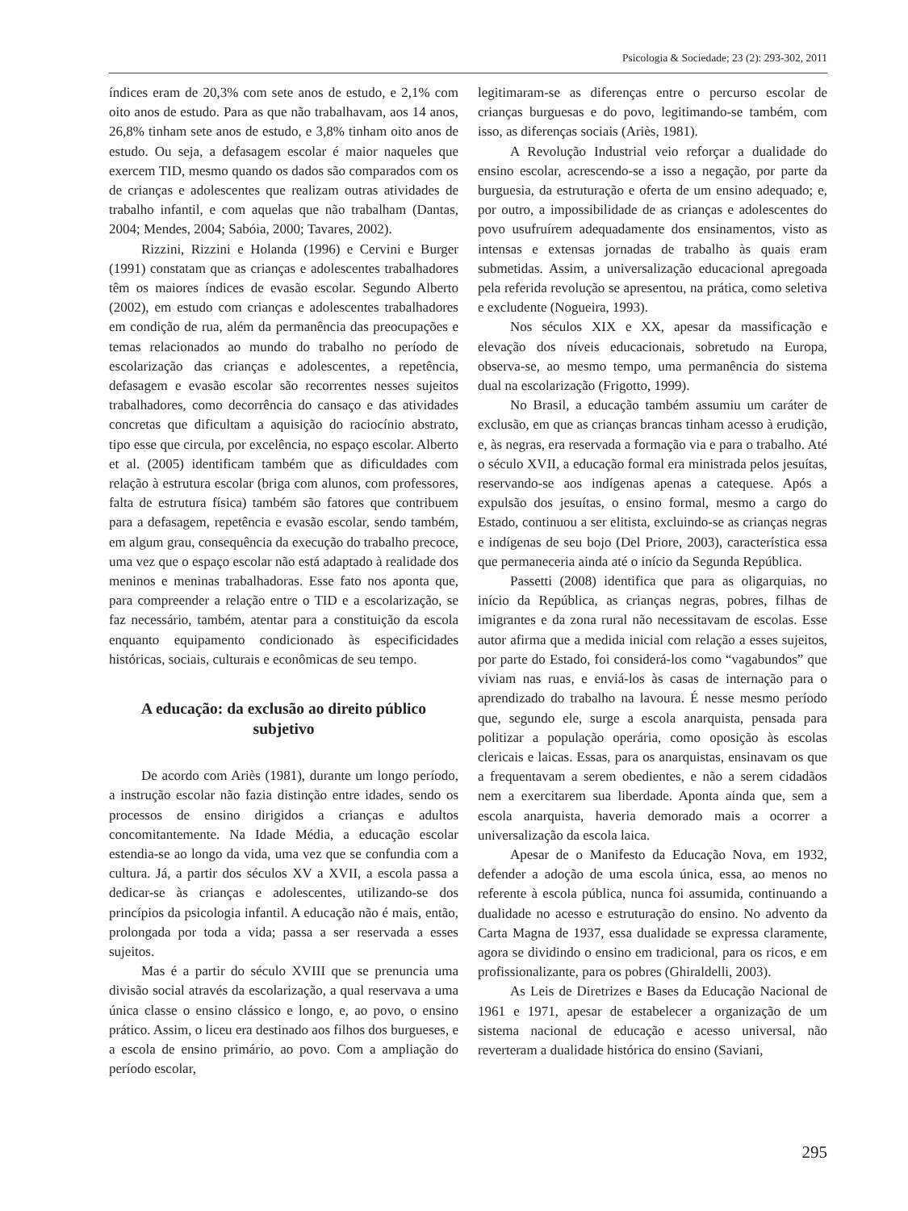Psicologia & Sociedade; 23 (2): 293-302, 2011
índices eram de 20,3% com sete anos de estudo, e 2,1% com oito anos de estudo. Para as que não trabalhavam, aos 14 anos, 26,8% tinham sete anos de estudo, e 3,8% tinham oito anos de estudo. Ou seja, a defasagem escolar é maior naqueles que exercem TID, mesmo quando os dados são comparados com os de crianças e adolescentes que realizam outras atividades de trabalho infantil, e com aquelas que não trabalham (Dantas, 2004; Mendes, 2004; Sabóia, 2000; Tavares, 2002).
Rizzini, Rizzini e Holanda (1996) e Cervini e Burger (1991) constatam que as crianças e adolescentes trabalhadores têm os maiores índices de evasão escolar. Segundo Alberto (2002), em estudo com crianças e adolescentes trabalhadores em condição de rua, além da permanência das preocupações e temas relacionados ao mundo do trabalho no período de escolarização das crianças e adolescentes, a repetência, defasagem e evasão escolar são recorrentes nesses sujeitos trabalhadores, como decorrência do cansaço e das atividades concretas que dificultam a aquisição do raciocínio abstrato, tipo esse que circula, por excelência, no espaço escolar. Alberto et al. (2005) identificam também que as dificuldades com relação à estrutura escolar (briga com alunos, com professores, falta de estrutura física) também são fatores que contribuem para a defasagem, repetência e evasão escolar, sendo também, em algum grau, consequência da execução do trabalho precoce, uma vez que o espaço escolar não está adaptado à realidade dos meninos e meninas trabalhadoras. Esse fato nos aponta que, para compreender a relação entre o TID e a escolarização, se faz necessário, também, atentar para a constituição da escola enquanto equipamento condicionado às especificidades históricas, sociais, culturais e econômicas de seu tempo.
A educação: da exclusão ao direito público subjetivo
De acordo com Ariès (1981), durante um longo período, a instrução escolar não fazia distinção entre idades, sendo os processos de ensino dirigidos a crianças e adultos concomitantemente. Na Idade Média, a educação escolar estendia-se ao longo da vida, uma vez que se confundia com a cultura. Já, a partir dos séculos XV a XVII, a escola passa a dedicar-se às crianças e adolescentes, utilizando-se dos princípios da psicologia infantil. A educação não é mais, então, prolongada por toda a vida; passa a ser reservada a esses sujeitos.
Mas é a partir do século XVIII que se prenuncia uma divisão social através da escolarização, a qual reservava a uma única classe o ensino clássico e longo, e, ao povo, o ensino prático. Assim, o liceu era destinado aos filhos dos burgueses, e a escola de ensino primário, ao povo. Com a ampliação do período escolar,
legitimaram-se as diferenças entre o percurso escolar de crianças burguesas e do povo, legitimando-se também, com isso, as diferenças sociais (Ariès, 1981).
A Revolução Industrial veio reforçar a dualidade do ensino escolar, acrescendo-se a isso a negação, por parte da burguesia, da estruturação e oferta de um ensino adequado; e, por outro, a impossibilidade de as crianças e adolescentes do povo usufruírem adequadamente dos ensinamentos, visto as intensas e extensas jornadas de trabalho às quais eram submetidas. Assim, a universalização educacional apregoada pela referida revolução se apresentou, na prática, como seletiva e excludente (Nogueira, 1993).
Nos séculos XIX e XX, apesar da massificação e elevação dos níveis educacionais, sobretudo na Europa, observa-se, ao mesmo tempo, uma permanência do sistema dual na escolarização (Frigotto, 1999).
No Brasil, a educação também assumiu um caráter de exclusão, em que as crianças brancas tinham acesso à erudição, e, às negras, era reservada a formação via e para o trabalho. Até o século XVII, a educação formal era ministrada pelos jesuítas, reservando-se aos indígenas apenas a catequese. Após a expulsão dos jesuítas, o ensino formal, mesmo a cargo do Estado, continuou a ser elitista, excluindo-se as crianças negras e indígenas de seu bojo (Del Priore, 2003), característica essa que permaneceria ainda até o início da Segunda República.
Passetti (2008) identifica que para as oligarquias, no início da República, as crianças negras, pobres, filhas de imigrantes e da zona rural não necessitavam de escolas. Esse autor afirma que a medida inicial com relação a esses sujeitos, por parte do Estado, foi considerá-los como “vagabundos” que viviam nas ruas, e enviá-los às casas de internação para o aprendizado do trabalho na lavoura. É nesse mesmo período que, segundo ele, surge a escola anarquista, pensada para politizar a população operária, como oposição às escolas clericais e laicas. Essas, para os anarquistas, ensinavam os que a frequentavam a serem obedientes, e não a serem cidadãos nem a exercitarem sua liberdade. Aponta ainda que, sem a escola anarquista, haveria demorado mais a ocorrer a universalização da escola laica.
Apesar de o Manifesto da Educação Nova, em 1932, defender a adoção de uma escola única, essa, ao menos no referente à escola pública, nunca foi assumida, continuando a dualidade no acesso e estruturação do ensino. No advento da Carta Magna de 1937, essa dualidade se expressa claramente, agora se dividindo o ensino em tradicional, para os ricos, e em profissionalizante, para os pobres (Ghiraldelli, 2003).
As Leis de Diretrizes e Bases da Educação Nacional de 1961 e 1971, apesar de estabelecer a organização de um sistema nacional de educação e acesso universal, não reverteram a dualidade histórica do ensino (Saviani,
295